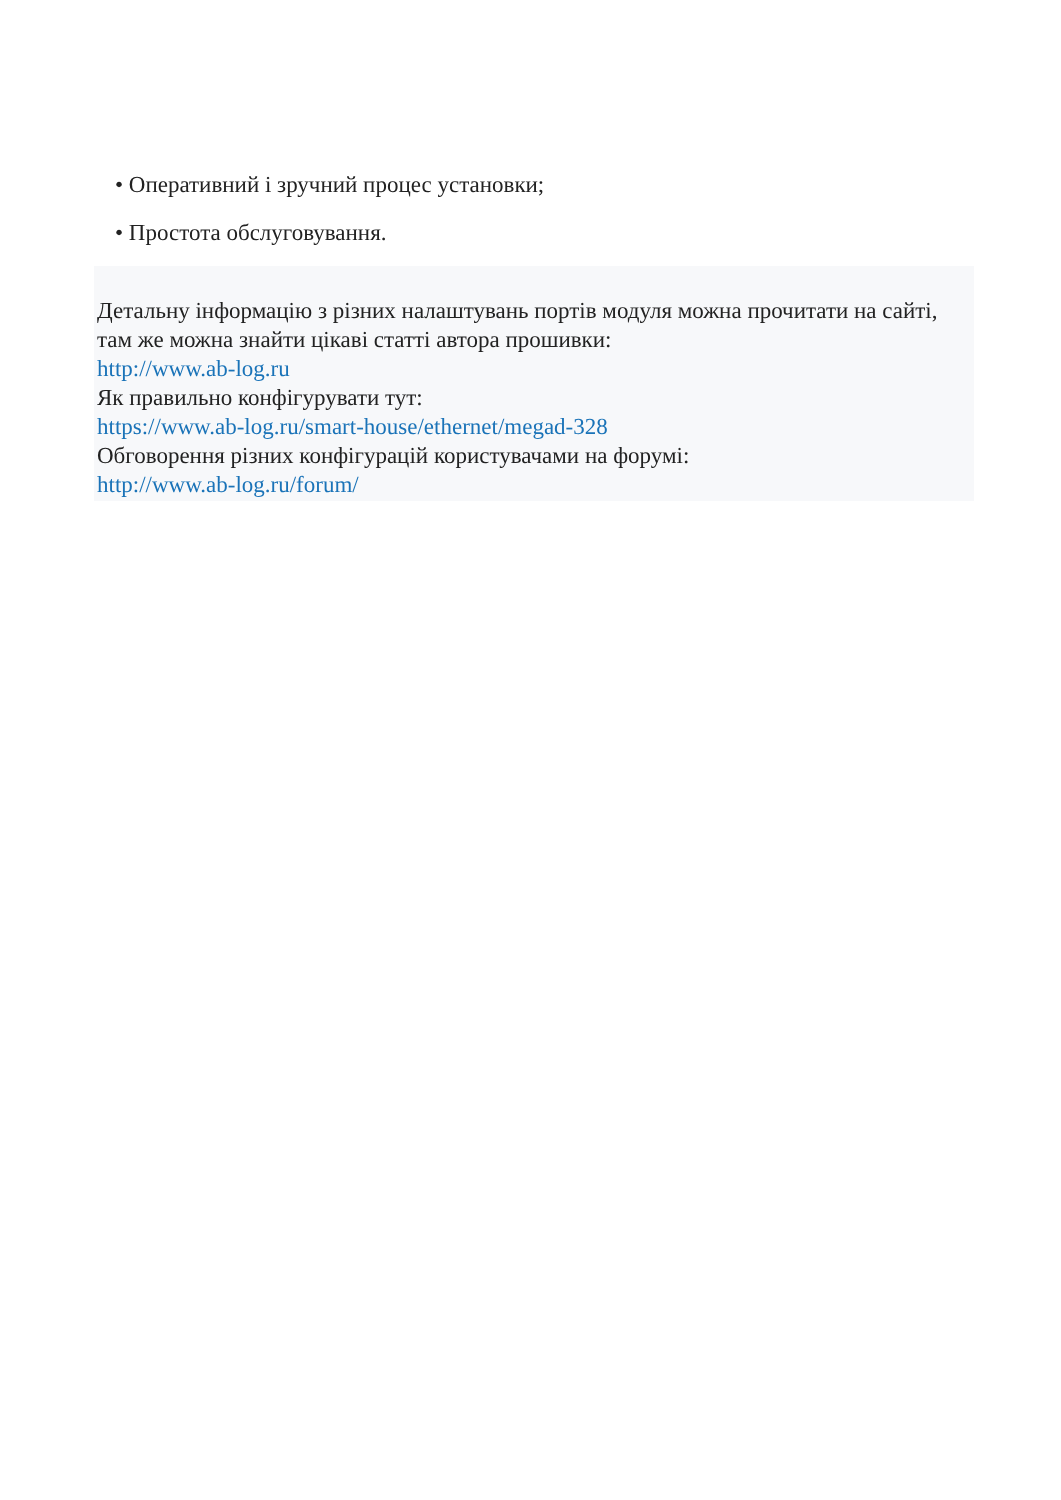• Оперативний і зручний процес установки;
• Простота обслуговування.
Детальну інформацію з різних налаштувань портів модуля можна прочитати на сайті, там же можна знайти цікаві статті автора прошивки:
http://www.ab-log.ru
Як правильно конфігурувати тут:
https://www.ab-log.ru/smart-house/ethernet/megad-328
Обговорення різних конфігурацій користувачами на форумі:
http://www.ab-log.ru/forum/